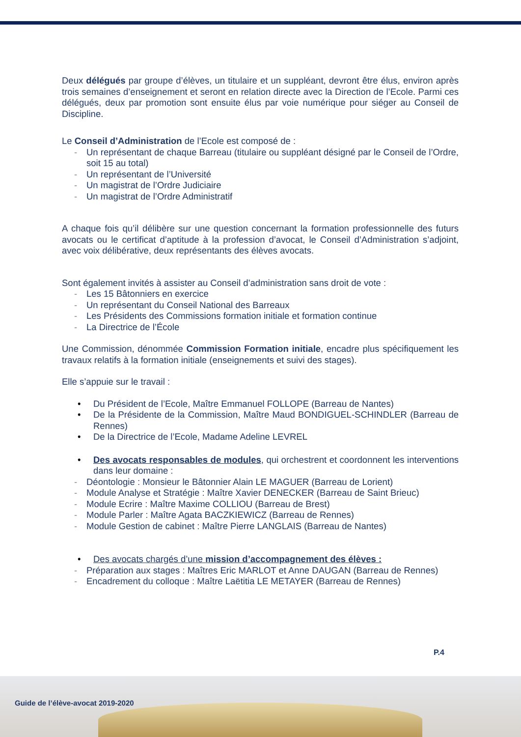Deux délégués par groupe d’élèves, un titulaire et un suppléant, devront être élus, environ après trois semaines d’enseignement et seront en relation directe avec la Direction de l’Ecole. Parmi ces délégués, deux par promotion sont ensuite élus par voie numérique pour siéger au Conseil de Discipline.
Le Conseil d’Administration de l’Ecole est composé de :
- Un représentant de chaque Barreau (titulaire ou suppléant désigné par le Conseil de l’Ordre, soit 15 au total)
- Un représentant de l’Université
- Un magistrat de l’Ordre Judiciaire
- Un magistrat de l’Ordre Administratif
A chaque fois qu’il délibère sur une question concernant la formation professionnelle des futurs avocats ou le certificat d’aptitude à la profession d’avocat, le Conseil d’Administration s’adjoint, avec voix délibérative, deux représentants des élèves avocats.
Sont également invités à assister au Conseil d’administration sans droit de vote :
- Les 15 Bâtonniers en exercice
- Un représentant du Conseil National des Barreaux
- Les Présidents des Commissions formation initiale et formation continue
- La Directrice de l’École
Une Commission, dénommée Commission Formation initiale, encadre plus spécifiquement les travaux relatifs à la formation initiale (enseignements et suivi des stages).
Elle s’appuie sur le travail :
• Du Président de l’Ecole, Maître Emmanuel FOLLOPE (Barreau de Nantes)
• De la Présidente de la Commission, Maître Maud BONDIGUEL-SCHINDLER (Barreau de Rennes)
• De la Directrice de l’Ecole, Madame Adeline LEVREL
• Des avocats responsables de modules, qui orchestrent et coordonnent les interventions dans leur domaine :
- Déontologie : Monsieur le Bâtonnier Alain LE MAGUER (Barreau de Lorient)
- Module Analyse et Stratégie : Maître Xavier DENECKER (Barreau de Saint Brieuc)
- Module Ecrire : Maître Maxime COLLIOU (Barreau de Brest)
- Module Parler : Maître Agata BACZKIEWICZ (Barreau de Rennes)
- Module Gestion de cabinet : Maître Pierre LANGLAIS (Barreau de Nantes)
• Des avocats chargés d’une mission d’accompagnement des élèves :
- Préparation aux stages : Maîtres Eric MARLOT et Anne DAUGAN (Barreau de Rennes)
- Encadrement du colloque : Maître Laëtitia LE METAYER (Barreau de Rennes)
P.4
Guide de l’élève-avocat 2019-2020